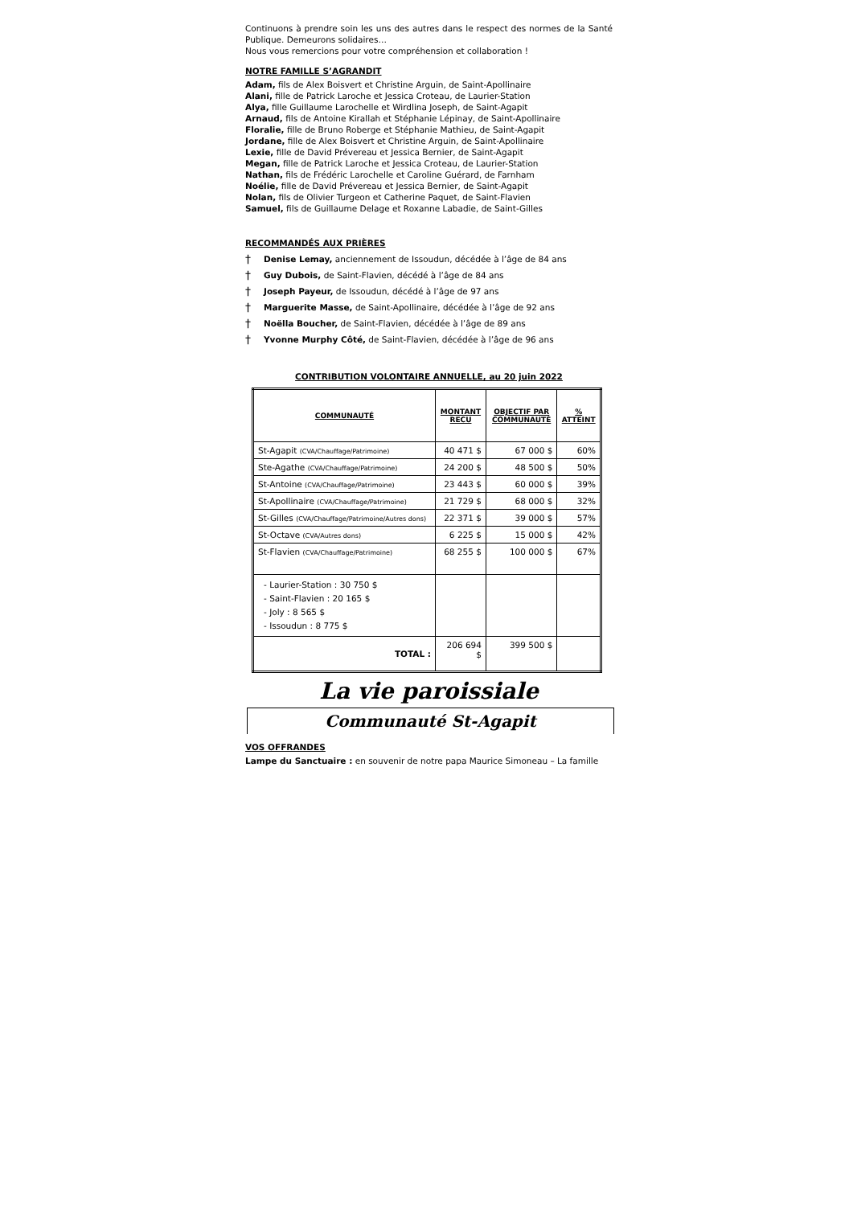Continuons à prendre soin les uns des autres dans le respect des normes de la Santé Publique. Demeurons solidaires…
Nous vous remercions pour votre compréhension et collaboration !
NOTRE FAMILLE S’AGRANDIT
Adam, fils de Alex Boisvert et Christine Arguin, de Saint-Apollinaire
Alani, fille de Patrick Laroche et Jessica Croteau, de Laurier-Station
Alya, fille Guillaume Larochelle et Wirdlina Joseph, de Saint-Agapit
Arnaud, fils de Antoine Kirallah et Stéphanie Lépinay, de Saint-Apollinaire
Floralie, fille de Bruno Roberge et Stéphanie Mathieu, de Saint-Agapit
Jordane, fille de Alex Boisvert et Christine Arguin, de Saint-Apollinaire
Lexie, fille de David Prévereau et Jessica Bernier, de Saint-Agapit
Megan, fille de Patrick Laroche et Jessica Croteau, de Laurier-Station
Nathan, fils de Frédéric Larochelle et Caroline Guérard, de Farnham
Noélie, fille de David Prévereau et Jessica Bernier, de Saint-Agapit
Nolan, fils de Olivier Turgeon et Catherine Paquet, de Saint-Flavien
Samuel, fils de Guillaume Delage et Roxanne Labadie, de Saint-Gilles
RECOMMANDÉS AUX PRIÈRES
† Denise Lemay, anciennement de Issoudun, décédée à l’âge de 84 ans
† Guy Dubois, de Saint-Flavien, décédé à l’âge de 84 ans
† Joseph Payeur, de Issoudun, décédé à l’âge de 97 ans
† Marguerite Masse, de Saint-Apollinaire, décédée à l’âge de 92 ans
† Noëlla Boucher, de Saint-Flavien, décédée à l’âge de 89 ans
† Yvonne Murphy Côté, de Saint-Flavien, décédée à l’âge de 96 ans
CONTRIBUTION VOLONTAIRE ANNUELLE, au 20 juin 2022
| COMMUNAUTÉ | MONTANT RECU | OBJECTIF PAR COMMUNAUTÉ | % ATTEINT |
| --- | --- | --- | --- |
| St-Agapit (CVA/Chauffage/Patrimoine) | 40 471 $ | 67 000 $ | 60% |
| Ste-Agathe (CVA/Chauffage/Patrimoine) | 24 200 $ | 48 500 $ | 50% |
| St-Antoine (CVA/Chauffage/Patrimoine) | 23 443 $ | 60 000 $ | 39% |
| St-Apollinaire (CVA/Chauffage/Patrimoine) | 21 729 $ | 68 000 $ | 32% |
| St-Gilles (CVA/Chauffage/Patrimoine/Autres dons) | 22 371 $ | 39 000 $ | 57% |
| St-Octave (CVA/Autres dons) | 6 225 $ | 15 000 $ | 42% |
| St-Flavien (CVA/Chauffage/Patrimoine) | 68 255 $ | 100 000 $ | 67% |
| - Laurier-Station : 30 750 $ - Saint-Flavien : 20 165 $ - Joly : 8 565 $ - Issoudun : 8 775 $ | | | |
| TOTAL : | 206 694 $ | 399 500 $ | |
La vie paroissiale
Communauté St-Agapit
VOS OFFRANDES
Lampe du Sanctuaire : en souvenir de notre papa Maurice Simoneau – La famille